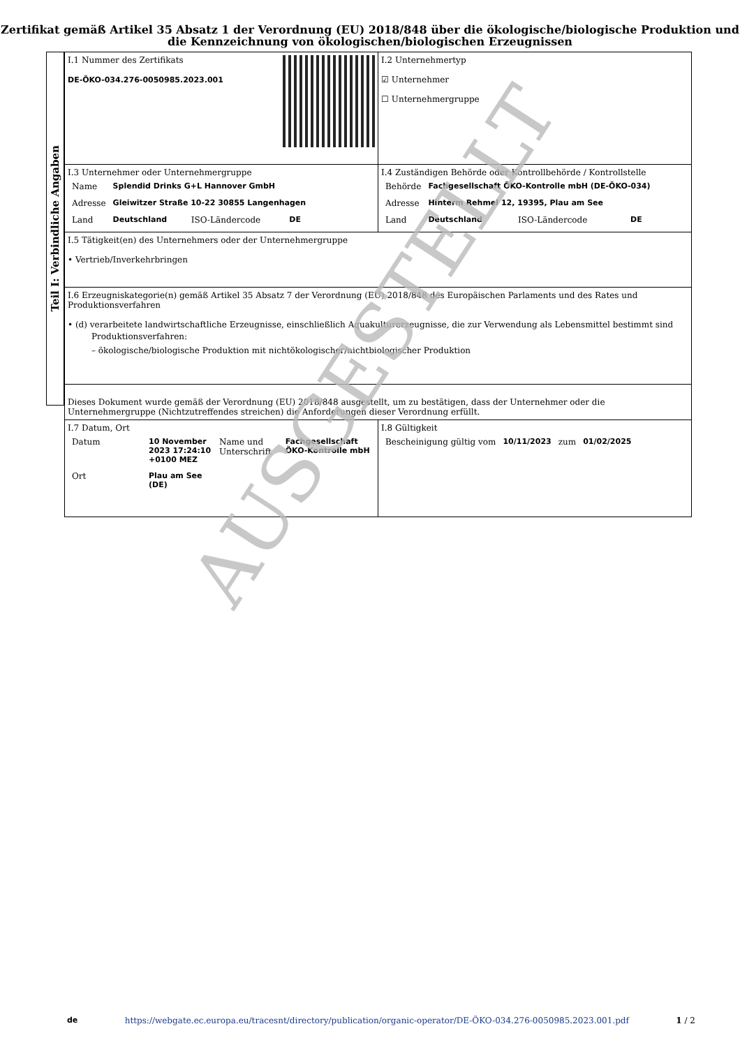Zertifikat gemäß Artikel 35 Absatz 1 der Verordnung (EU) 2018/848 über die ökologische/biologische Produktion und die Kennzeichnung von ökologischen/biologischen Erzeugnissen
Teil I: Verbindliche Angaben
| I.1 Nummer des Zertifikats DE-ÖKO-034.276-0050985.2023.001 | I.2 Unternehmertyp ☑ Unternehmer ☐ Unternehmergruppe |
| I.3 Unternehmer oder Unternehmergruppe / Name / Splendid Drinks G+L Hannover GmbH / / / / Adresse / Gleiwitzer Straße 10-22 30855 Langenhagen / / / / Land / Deutschland / ISO-Ländercode / DE / | I.4 Zuständigen Behörde oder Kontrollbehörde / Kontrollstelle / Behörde / Fachgesellschaft ÖKO-Kontrolle mbH (DE-ÖKO-034) / / / / Adresse / Hinterm Rehmel 12, 19395, Plau am See / / / / Land / Deutschland / ISO-Ländercode / DE / |
| I.5 Tätigkeit(en) des Unternehmers oder der Unternehmergruppe • Vertrieb/Inverkehrbringen | |
| I.6 Erzeugniskategorie(n) gemäß Artikel 35 Absatz 7 der Verordnung (EU) 2018/848 des Europäischen Parlaments und des Rates und Produktionsverfahren • (d) verarbeitete landwirtschaftliche Erzeugnisse, einschließlich Aquakulturerzeugnisse, die zur Verwendung als Lebensmittel bestimmt sind Produktionsverfahren: – ökologische/biologische Produktion mit nichtökologischer/nichtbiologischer Produktion | |
| Dieses Dokument wurde gemäß der Verordnung (EU) 2018/848 ausgestellt, um zu bestätigen, dass der Unternehmer oder die Unternehmergruppe (Nichtzutreffendes streichen) die Anforderungen dieser Verordnung erfüllt. | |
| I.7 Datum, Ort / Datum / 10 November 2023 17:24:10 +0100 MEZ / Name und Unterschrift / Fachgesellschaft ÖKO-Kontrolle mbH / / Ort / Plau am See (DE) / / / | I.8 Gültigkeit / Bescheinigung gültig vom / 10/11/2023 / zum / 01/02/2025 / |
AUSGESTELLT
de https://webgate.ec.europa.eu/tracesnt/directory/publication/organic-operator/DE-ÖKO-034.276-0050985.2023.001.pdf 1 / 2